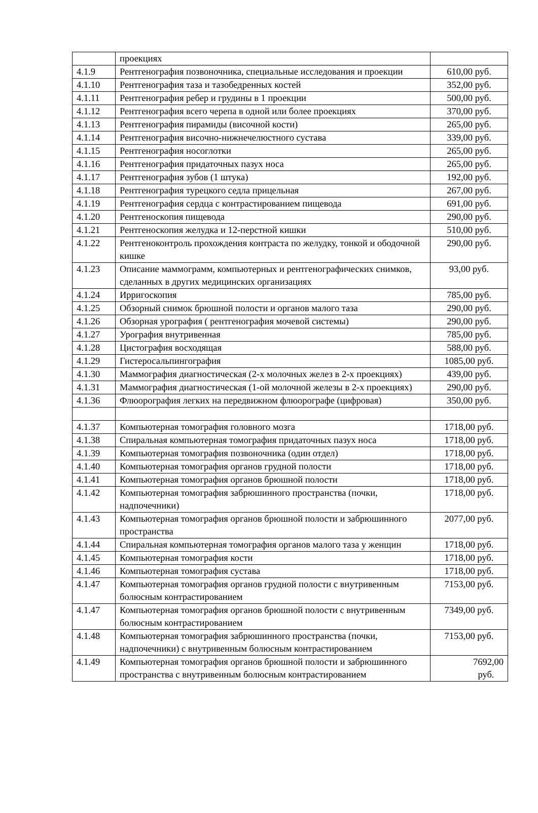| | проекциях | |
| 4.1.9 | Рентгенография позвоночника, специальные исследования и проекции | 610,00 руб. |
| 4.1.10 | Рентгенография таза и тазобедренных костей | 352,00 руб. |
| 4.1.11 | Рентгенография ребер и грудины в 1 проекции | 500,00 руб. |
| 4.1.12 | Рентгенография всего черепа в одной или более проекциях | 370,00 руб. |
| 4.1.13 | Рентгенография пирамиды (височной кости) | 265,00 руб. |
| 4.1.14 | Рентгенография височно-нижнечелюстного сустава | 339,00 руб. |
| 4.1.15 | Рентгенография носоглотки | 265,00 руб. |
| 4.1.16 | Рентгенография придаточных пазух носа | 265,00 руб. |
| 4.1.17 | Рентгенография зубов (1 штука) | 192,00 руб. |
| 4.1.18 | Рентгенография турецкого седла прицельная | 267,00 руб. |
| 4.1.19 | Рентгенография сердца с контрастированием пищевода | 691,00 руб. |
| 4.1.20 | Рентгеноскопия пищевода | 290,00 руб. |
| 4.1.21 | Рентгеноскопия желудка и 12-перстной кишки | 510,00 руб. |
| 4.1.22 | Рентгеноконтроль прохождения контраста по желудку, тонкой и ободочной кишке | 290,00 руб. |
| 4.1.23 | Описание маммограмм, компьютерных и рентгенографических снимков, сделанных в других медицинских организациях | 93,00 руб. |
| 4.1.24 | Ирригоскопия | 785,00 руб. |
| 4.1.25 | Обзорный снимок брюшной полости и органов малого таза | 290,00 руб. |
| 4.1.26 | Обзорная урография ( рентгенография мочевой системы) | 290,00 руб. |
| 4.1.27 | Урография внутривенная | 785,00 руб. |
| 4.1.28 | Цистография восходящая | 588,00 руб. |
| 4.1.29 | Гистеросальпингография | 1085,00 руб. |
| 4.1.30 | Маммография диагностическая (2-х молочных желез в 2-х проекциях) | 439,00 руб. |
| 4.1.31 | Маммография диагностическая (1-ой молочной железы в 2-х проекциях) | 290,00 руб. |
| 4.1.36 | Флюорография легких на передвижном флюорографе (цифровая) | 350,00 руб. |
| 4.1.37 | Компьютерная томография головного мозга | 1718,00 руб. |
| 4.1.38 | Спиральная компьютерная томография придаточных пазух носа | 1718,00 руб. |
| 4.1.39 | Компьютерная томография позвоночника (один отдел) | 1718,00 руб. |
| 4.1.40 | Компьютерная томография органов грудной полости | 1718,00 руб. |
| 4.1.41 | Компьютерная томография органов брюшной полости | 1718,00 руб. |
| 4.1.42 | Компьютерная томография забрюшинного пространства (почки, надпочечники) | 1718,00 руб. |
| 4.1.43 | Компьютерная томография органов брюшной полости и забрюшинного пространства | 2077,00 руб. |
| 4.1.44 | Спиральная компьютерная томография органов малого таза у женщин | 1718,00 руб. |
| 4.1.45 | Компьютерная томография кости | 1718,00 руб. |
| 4.1.46 | Компьютерная томография сустава | 1718,00 руб. |
| 4.1.47 | Компьютерная томография органов грудной полости с внутривенным болюсным контрастированием | 7153,00 руб. |
| 4.1.47 | Компьютерная томография органов брюшной полости с внутривенным болюсным контрастированием | 7349,00 руб. |
| 4.1.48 | Компьютерная томография забрюшинного пространства (почки, надпочечники) с внутривенным болюсным контрастированием | 7153,00 руб. |
| 4.1.49 | Компьютерная томография органов брюшной полости и забрюшинного пространства с внутривенным болюсным контрастированием | 7692,00 руб. |